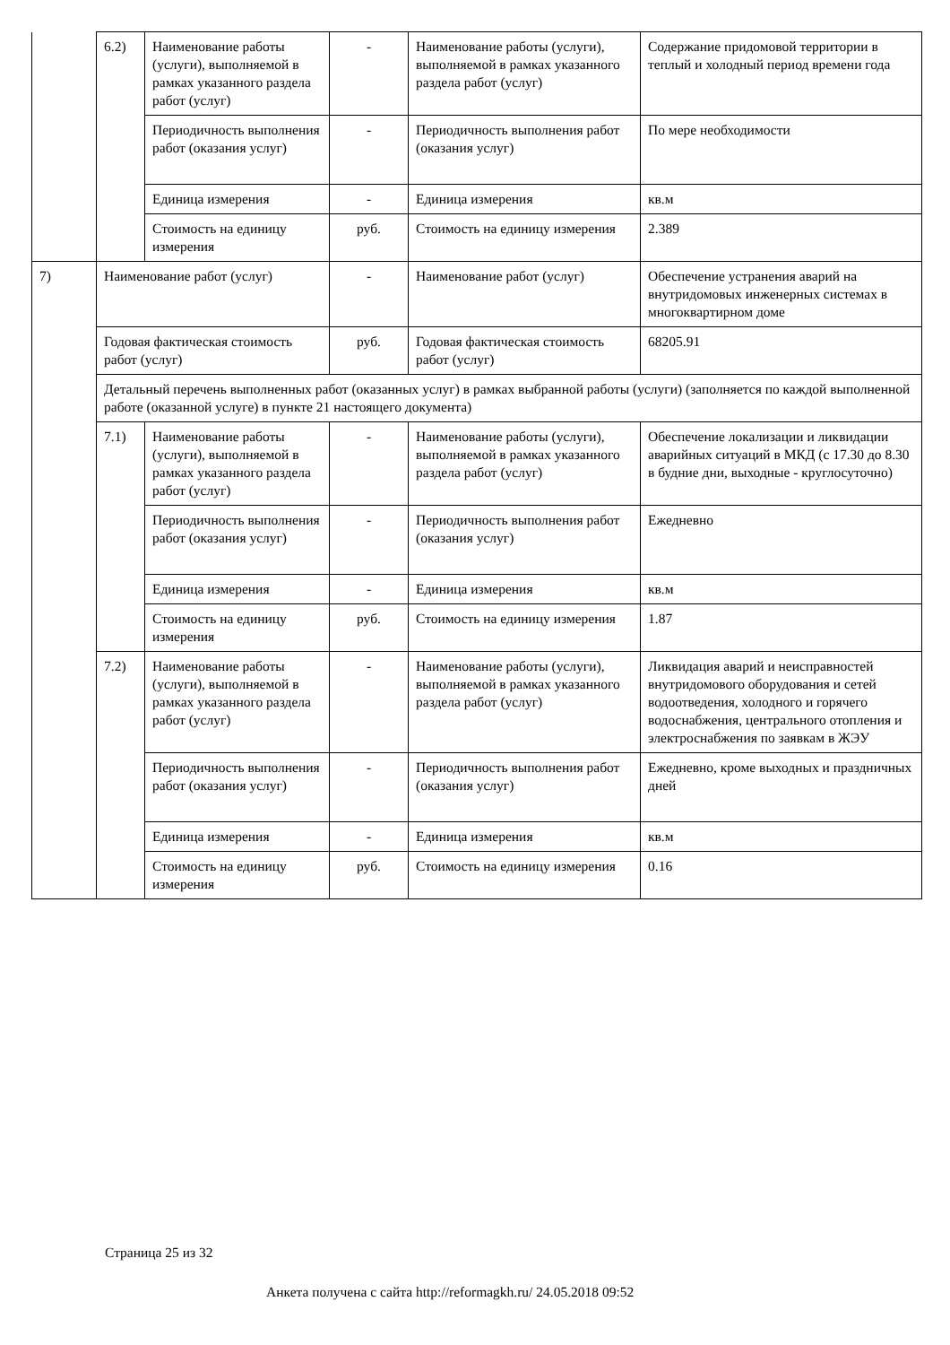| | 6.2) | Наименование работы (услуги), выполняемой в рамках указанного раздела работ (услуг) | - | Наименование работы (услуги), выполняемой в рамках указанного раздела работ (услуг) | Содержание придомовой территории в теплый и холодный период времени года |
| | | Периодичность выполнения работ (оказания услуг) | - | Периодичность выполнения работ (оказания услуг) | По мере необходимости |
| | | Единица измерения | - | Единица измерения | кв.м |
| | | Стоимость на единицу измерения | руб. | Стоимость на единицу измерения | 2.389 |
| 7) | Наименование работ (услуг) | | - | Наименование работ (услуг) | Обеспечение устранения аварий на внутридомовых инженерных системах в многоквартирном доме |
| | Годовая фактическая стоимость работ (услуг) | | руб. | Годовая фактическая стоимость работ (услуг) | 68205.91 |
| | Детальный перечень выполненных работ (оказанных услуг) в рамках выбранной работы (услуги) (заполняется по каждой выполненной работе (оказанной услуге) в пункте 21 настоящего документа) | | | | |
| | 7.1) | Наименование работы (услуги), выполняемой в рамках указанного раздела работ (услуг) | - | Наименование работы (услуги), выполняемой в рамках указанного раздела работ (услуг) | Обеспечение локализации и ликвидации аварийных ситуаций в МКД (с 17.30 до 8.30 в будние дни, выходные - круглосуточно) |
| | | Периодичность выполнения работ (оказания услуг) | - | Периодичность выполнения работ (оказания услуг) | Ежедневно |
| | | Единица измерения | - | Единица измерения | кв.м |
| | | Стоимость на единицу измерения | руб. | Стоимость на единицу измерения | 1.87 |
| | 7.2) | Наименование работы (услуги), выполняемой в рамках указанного раздела работ (услуг) | - | Наименование работы (услуги), выполняемой в рамках указанного раздела работ (услуг) | Ликвидация аварий и неисправностей внутридомового оборудования и сетей водоотведения, холодного и горячего водоснабжения, центрального отопления и электроснабжения по заявкам в ЖЭУ |
| | | Периодичность выполнения работ (оказания услуг) | - | Периодичность выполнения работ (оказания услуг) | Ежедневно, кроме выходных и праздничных дней |
| | | Единица измерения | - | Единица измерения | кв.м |
| | | Стоимость на единицу измерения | руб. | Стоимость на единицу измерения | 0.16 |
Страница 25 из 32
Анкета получена с сайта http://reformagkh.ru/ 24.05.2018 09:52